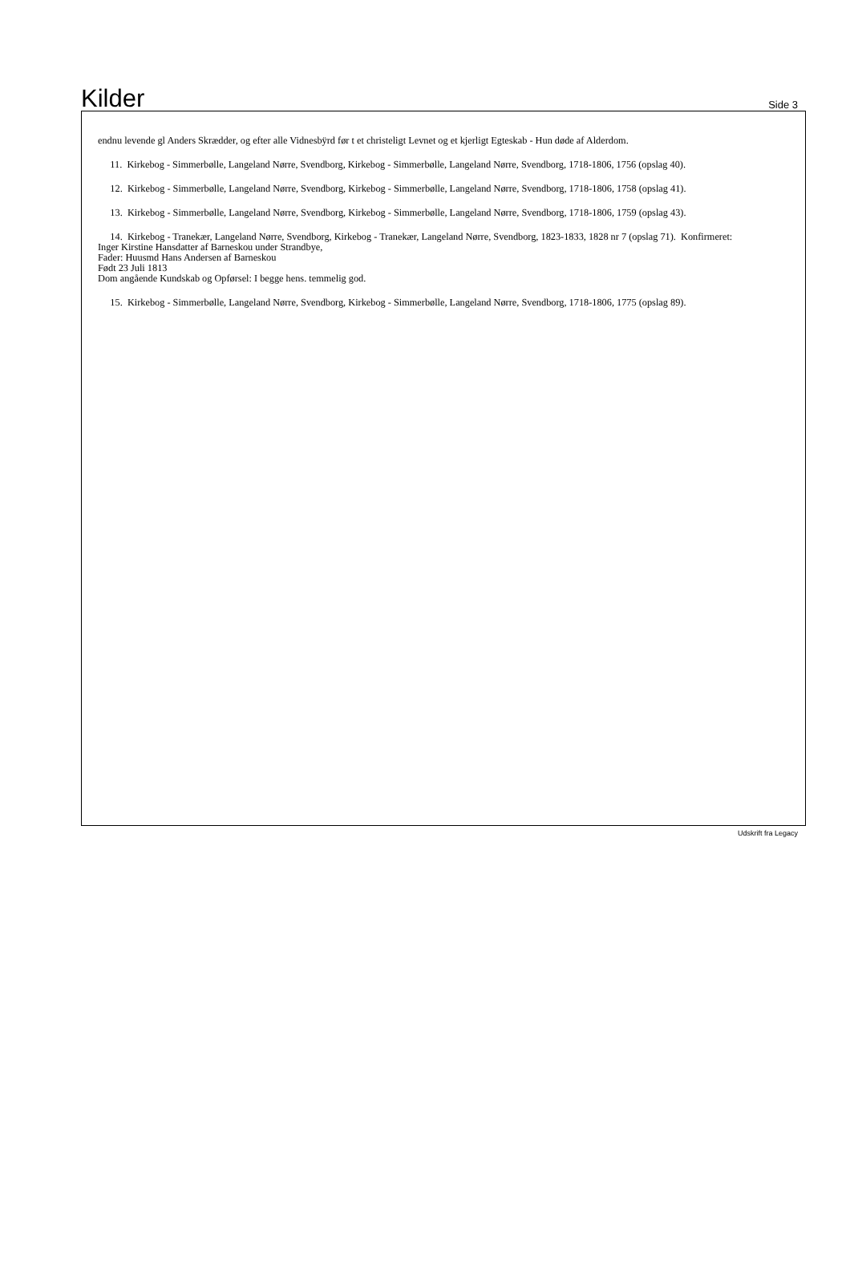Kilder
Side 3
endnu levende gl Anders Skrædder, og efter alle Vidnesbÿrd før t et christeligt Levnet og et kjerligt Egteskab - Hun døde af Alderdom.
11. Kirkebog - Simmerbølle, Langeland Nørre, Svendborg, Kirkebog - Simmerbølle, Langeland Nørre, Svendborg, 1718-1806, 1756 (opslag 40).
12. Kirkebog - Simmerbølle, Langeland Nørre, Svendborg, Kirkebog - Simmerbølle, Langeland Nørre, Svendborg, 1718-1806, 1758 (opslag 41).
13. Kirkebog - Simmerbølle, Langeland Nørre, Svendborg, Kirkebog - Simmerbølle, Langeland Nørre, Svendborg, 1718-1806, 1759 (opslag 43).
14. Kirkebog - Tranekær, Langeland Nørre, Svendborg, Kirkebog - Tranekær, Langeland Nørre, Svendborg, 1823-1833, 1828 nr 7 (opslag 71). Konfirmeret:
Inger Kirstine Hansdatter af Barneskou under Strandbye,
Fader: Huusmd Hans Andersen af Barneskou
Født 23 Juli 1813
Dom angående Kundskab og Opførsel: I begge hens. temmelig god.
15. Kirkebog - Simmerbølle, Langeland Nørre, Svendborg, Kirkebog - Simmerbølle, Langeland Nørre, Svendborg, 1718-1806, 1775 (opslag 89).
Udskrift fra Legacy